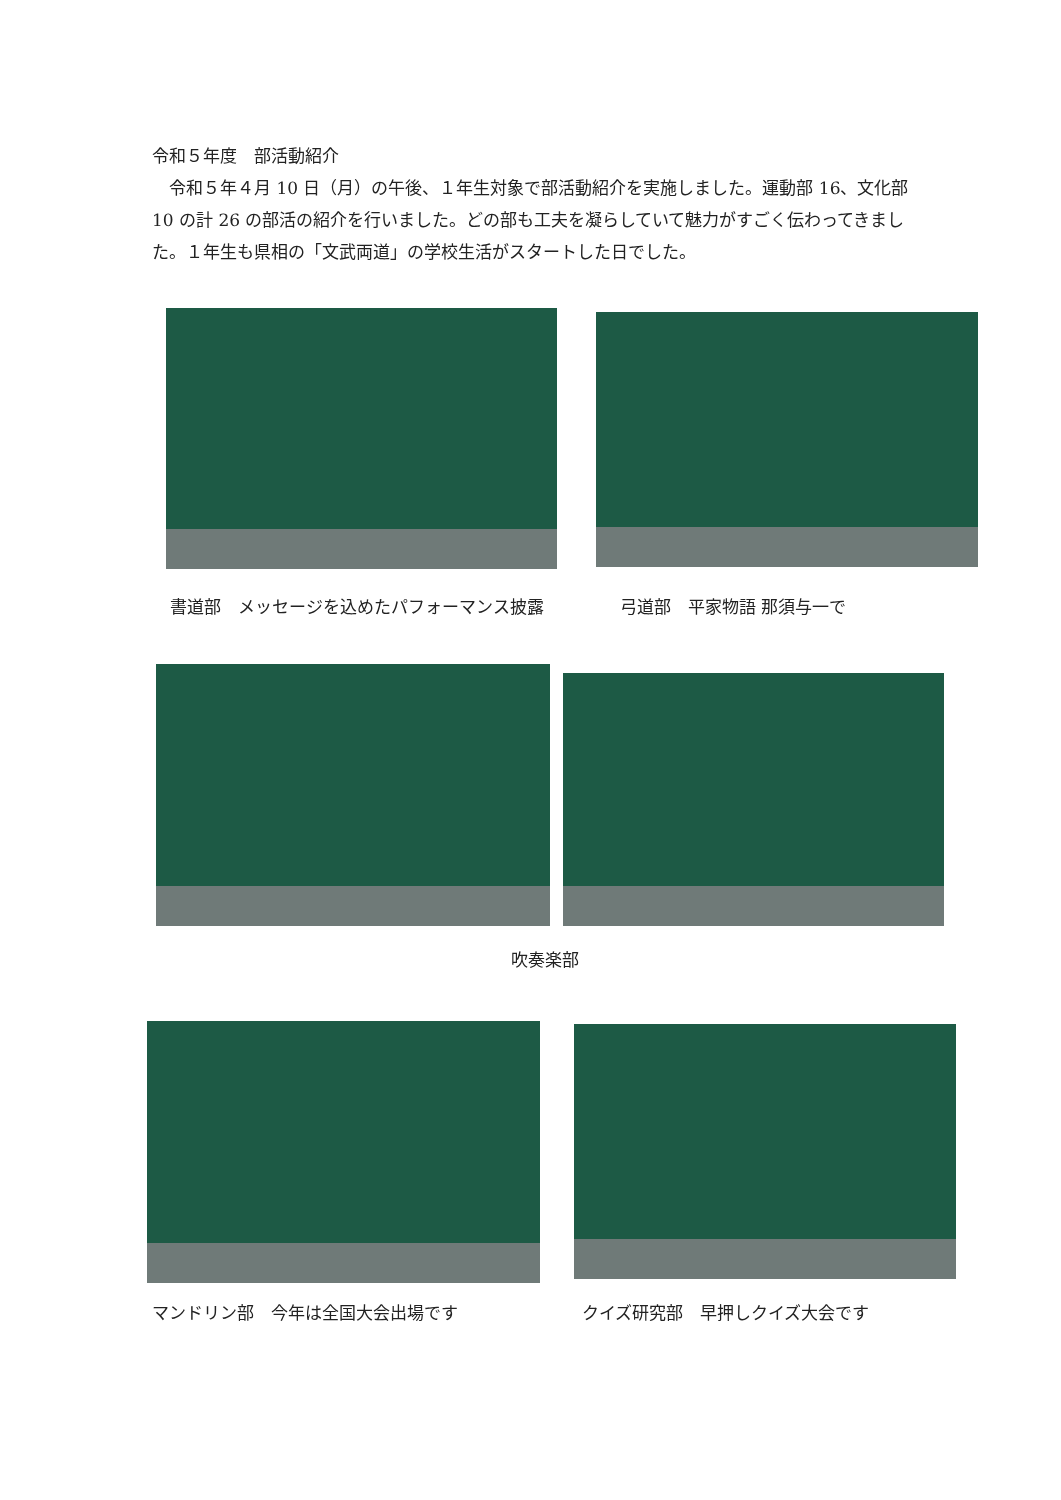令和５年度　部活動紹介
　令和５年４月 10 日（月）の午後、１年生対象で部活動紹介を実施しました。運動部 16、文化部 10 の計 26 の部活の紹介を行いました。どの部も工夫を凝らしていて魅力がすごく伝わってきました。１年生も県相の「文武両道」の学校生活がスタートした日でした。
書道部　メッセージを込めたパフォーマンス披露 弓道部　平家物語 那須与一で
吹奏楽部
マンドリン部　今年は全国大会出場です クイズ研究部　早押しクイズ大会です